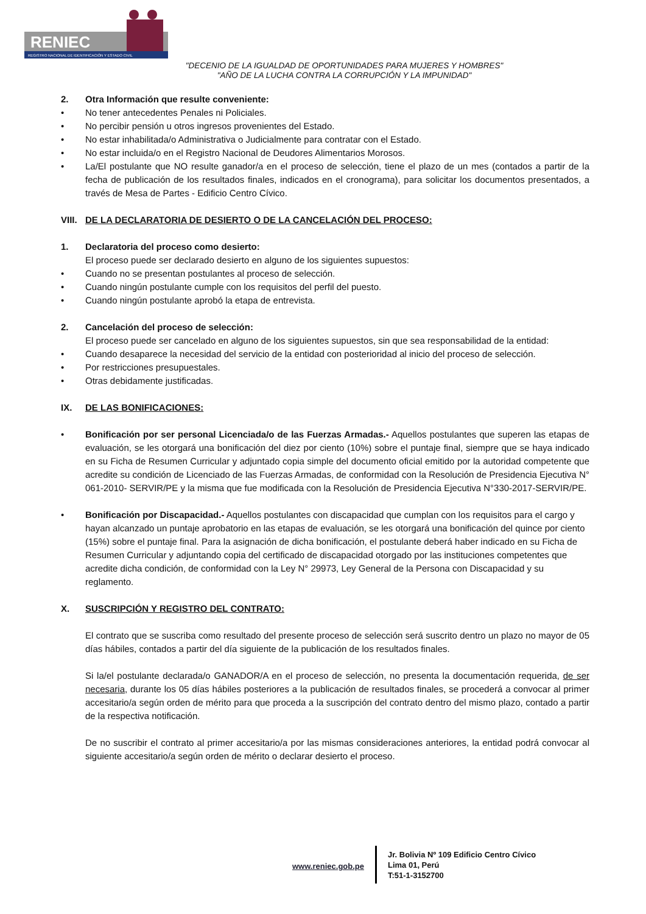RENIEC
REGISTRO NACIONAL DE IDENTIFICACIÓN Y ESTADO CIVIL
"DECENIO DE LA IGUALDAD DE OPORTUNIDADES PARA MUJERES Y HOMBRES"
"AÑO DE LA LUCHA CONTRA LA CORRUPCIÓN Y LA IMPUNIDAD"
2. Otra Información que resulte conveniente:
• No tener antecedentes Penales ni Policiales.
• No percibir pensión u otros ingresos provenientes del Estado.
• No estar inhabilitada/o Administrativa o Judicialmente para contratar con el Estado.
• No estar incluida/o en el Registro Nacional de Deudores Alimentarios Morosos.
• La/El postulante que NO resulte ganador/a en el proceso de selección, tiene el plazo de un mes (contados a partir de la fecha de publicación de los resultados finales, indicados en el cronograma), para solicitar los documentos presentados, a través de Mesa de Partes - Edificio Centro Cívico.
VIII.
DE LA DECLARATORIA DE DESIERTO O DE LA CANCELACIÓN DEL PROCESO:
1. Declaratoria del proceso como desierto:
El proceso puede ser declarado desierto en alguno de los siguientes supuestos:
• Cuando no se presentan postulantes al proceso de selección.
• Cuando ningún postulante cumple con los requisitos del perfil del puesto.
• Cuando ningún postulante aprobó la etapa de entrevista.
2. Cancelación del proceso de selección:
El proceso puede ser cancelado en alguno de los siguientes supuestos, sin que sea responsabilidad de la entidad:
• Cuando desaparece la necesidad del servicio de la entidad con posterioridad al inicio del proceso de selección.
• Por restricciones presupuestales.
• Otras debidamente justificadas.
IX. DE LAS BONIFICACIONES:
• Bonificación por ser personal Licenciada/o de las Fuerzas Armadas.- Aquellos postulantes que superen las etapas de evaluación, se les otorgará una bonificación del diez por ciento (10%) sobre el puntaje final, siempre que se haya indicado en su Ficha de Resumen Curricular y adjuntado copia simple del documento oficial emitido por la autoridad competente que acredite su condición de Licenciado de las Fuerzas Armadas, de conformidad con la Resolución de Presidencia Ejecutiva N° 061-2010- SERVIR/PE y la misma que fue modificada con la Resolución de Presidencia Ejecutiva N°330-2017-SERVIR/PE.
• Bonificación por Discapacidad.- Aquellos postulantes con discapacidad que cumplan con los requisitos para el cargo y hayan alcanzado un puntaje aprobatorio en las etapas de evaluación, se les otorgará una bonificación del quince por ciento (15%) sobre el puntaje final. Para la asignación de dicha bonificación, el postulante deberá haber indicado en su Ficha de Resumen Curricular y adjuntando copia del certificado de discapacidad otorgado por las instituciones competentes que acredite dicha condición, de conformidad con la Ley N° 29973, Ley General de la Persona con Discapacidad y su reglamento.
X. SUSCRIPCIÓN Y REGISTRO DEL CONTRATO:
El contrato que se suscriba como resultado del presente proceso de selección será suscrito dentro un plazo no mayor de 05 días hábiles, contados a partir del día siguiente de la publicación de los resultados finales.
Si la/el postulante declarada/o GANADOR/A en el proceso de selección, no presenta la documentación requerida, de ser necesaria, durante los 05 días hábiles posteriores a la publicación de resultados finales, se procederá a convocar al primer accesitario/a según orden de mérito para que proceda a la suscripción del contrato dentro del mismo plazo, contado a partir de la respectiva notificación.
De no suscribir el contrato al primer accesitario/a por las mismas consideraciones anteriores, la entidad podrá convocar al siguiente accesitario/a según orden de mérito o declarar desierto el proceso.
www.reniec.gob.pe
Jr. Bolivia Nº 109 Edificio Centro Cívico
Lima 01, Perú
T:51-1-3152700